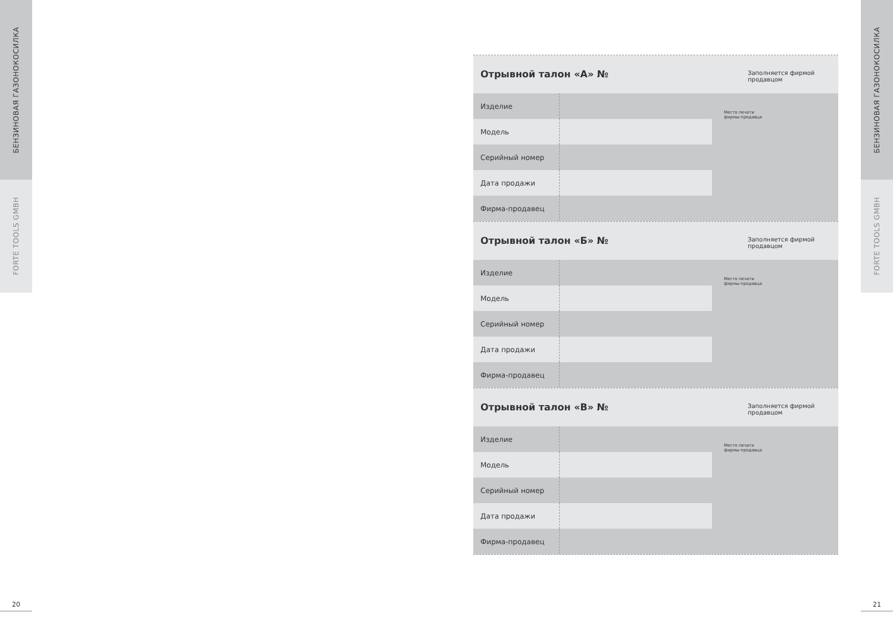БЕНЗИНОВАЯ ГАЗОНОКОСИЛКА
FORTE TOOLS GMBH
БЕНЗИНОВАЯ ГАЗОНОКОСИЛКА
FORTE TOOLS GMBH
Отрывной талон «А» №
Заполняется фирмой продавцом
| Изделие | | Место печати фирмы-продавца |
| Модель | | |
| Серийный номер | | |
| Дата продажи | | |
| Фирма-продавец | | |
Отрывной талон «Б» №
Заполняется фирмой продавцом
| Изделие | | Место печати фирмы-продавца |
| Модель | | |
| Серийный номер | | |
| Дата продажи | | |
| Фирма-продавец | | |
Отрывной талон «В» №
Заполняется фирмой продавцом
| Изделие | | Место печати фирмы-продавца |
| Модель | | |
| Серийный номер | | |
| Дата продажи | | |
| Фирма-продавец | | |
20 21